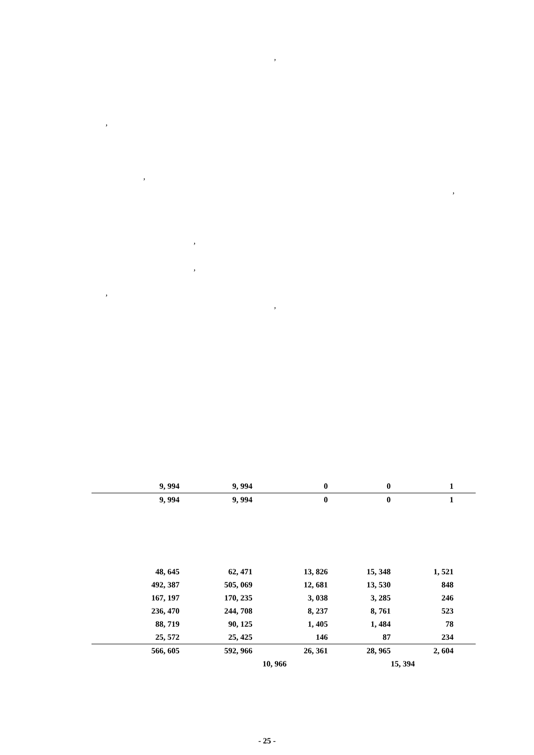,
,
,
,
,
,
,
,
| | 9, 994 | 9, 994 | 0 | 0 | 1 | |
| | 9, 994 | 9, 994 | 0 | 0 | 1 | |
| | 48, 645 | 62, 471 | 13, 826 | 15, 348 | 1, 521 | |
| | 492, 387 | 505, 069 | 12, 681 | 13, 530 | 848 | |
| | 167, 197 | 170, 235 | 3, 038 | 3, 285 | 246 | |
| | 236, 470 | 244, 708 | 8, 237 | 8, 761 | 523 | |
| | 88, 719 | 90, 125 | 1, 405 | 1, 484 | 78 | |
| | 25, 572 | 25, 425 | 146 | 87 | 234 | |
| | 566, 605 | 592, 966 | 26, 361 | 28, 965 | 2, 604 | |
| | | | 10, 966 | | 15, 394 | |
- 25 -